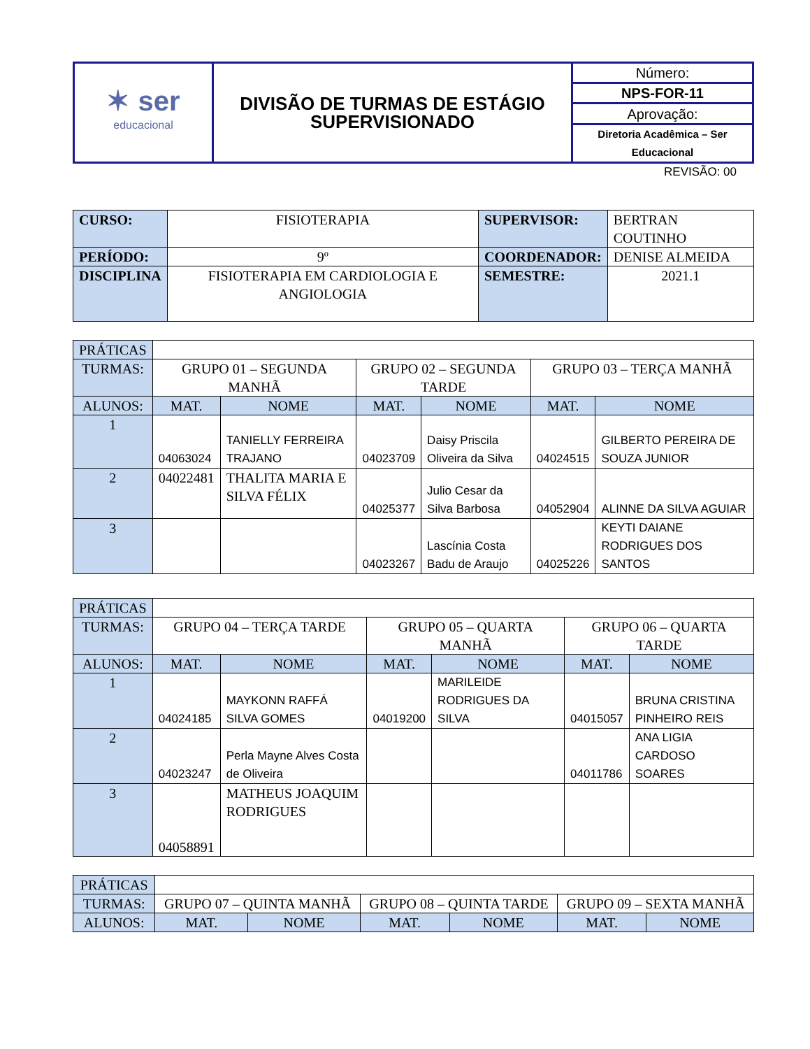| ✶ ser educacional | DIVISÃO DE TURMAS DE ESTÁGIO SUPERVISIONADO | Número: |
| | | NPS-FOR-11 |
| | | Aprovação: |
| | | Diretoria Acadêmica – Ser Educacional |
REVISÃO: 00
| CURSO: | FISIOTERAPIA | SUPERVISOR: | BERTRAN COUTINHO |
| PERÍODO: | 9º | COORDENADOR: | DENISE ALMEIDA |
| DISCIPLINA | FISIOTERAPIA EM CARDIOLOGIA E ANGIOLOGIA | SEMESTRE: | 2021.1 |
| PRÁTICAS | | | | | | |
| TURMAS: | GRUPO 01 – SEGUNDA MANHÃ | | GRUPO 02 – SEGUNDA TARDE | | GRUPO 03 – TERÇA MANHÃ | |
| ALUNOS: | MAT. | NOME | MAT. | NOME | MAT. | NOME |
| 1 | 04063024 | TANIELLY FERREIRA TRAJANO | 04023709 | Daisy Priscila Oliveira da Silva | 04024515 | GILBERTO PEREIRA DE SOUZA JUNIOR |
| 2 | 04022481 | THALITA MARIA E SILVA FÉLIX | 04025377 | Julio Cesar da Silva Barbosa | 04052904 | ALINNE DA SILVA AGUIAR |
| 3 | | | 04023267 | Lascínia Costa Badu de Araujo | 04025226 | KEYTI DAIANE RODRIGUES DOS SANTOS |
| PRÁTICAS | | | | | | |
| TURMAS: | GRUPO 04 – TERÇA TARDE | | GRUPO 05 – QUARTA MANHÃ | | GRUPO 06 – QUARTA TARDE | |
| ALUNOS: | MAT. | NOME | MAT. | NOME | MAT. | NOME |
| 1 | 04024185 | MAYKONN RAFFÁ SILVA GOMES | 04019200 | MARILEIDE RODRIGUES DA SILVA | 04015057 | BRUNA CRISTINA PINHEIRO REIS |
| 2 | 04023247 | Perla Mayne Alves Costa de Oliveira | | | 04011786 | ANA LIGIA CARDOSO SOARES |
| 3 | 04058891 | MATHEUS JOAQUIM RODRIGUES | | | | |
| PRÁTICAS | | | | | | |
| TURMAS: | GRUPO 07 – QUINTA MANHÃ | | GRUPO 08 – QUINTA TARDE | | GRUPO 09 – SEXTA MANHÃ | |
| ALUNOS: | MAT. | NOME | MAT. | NOME | MAT. | NOME |